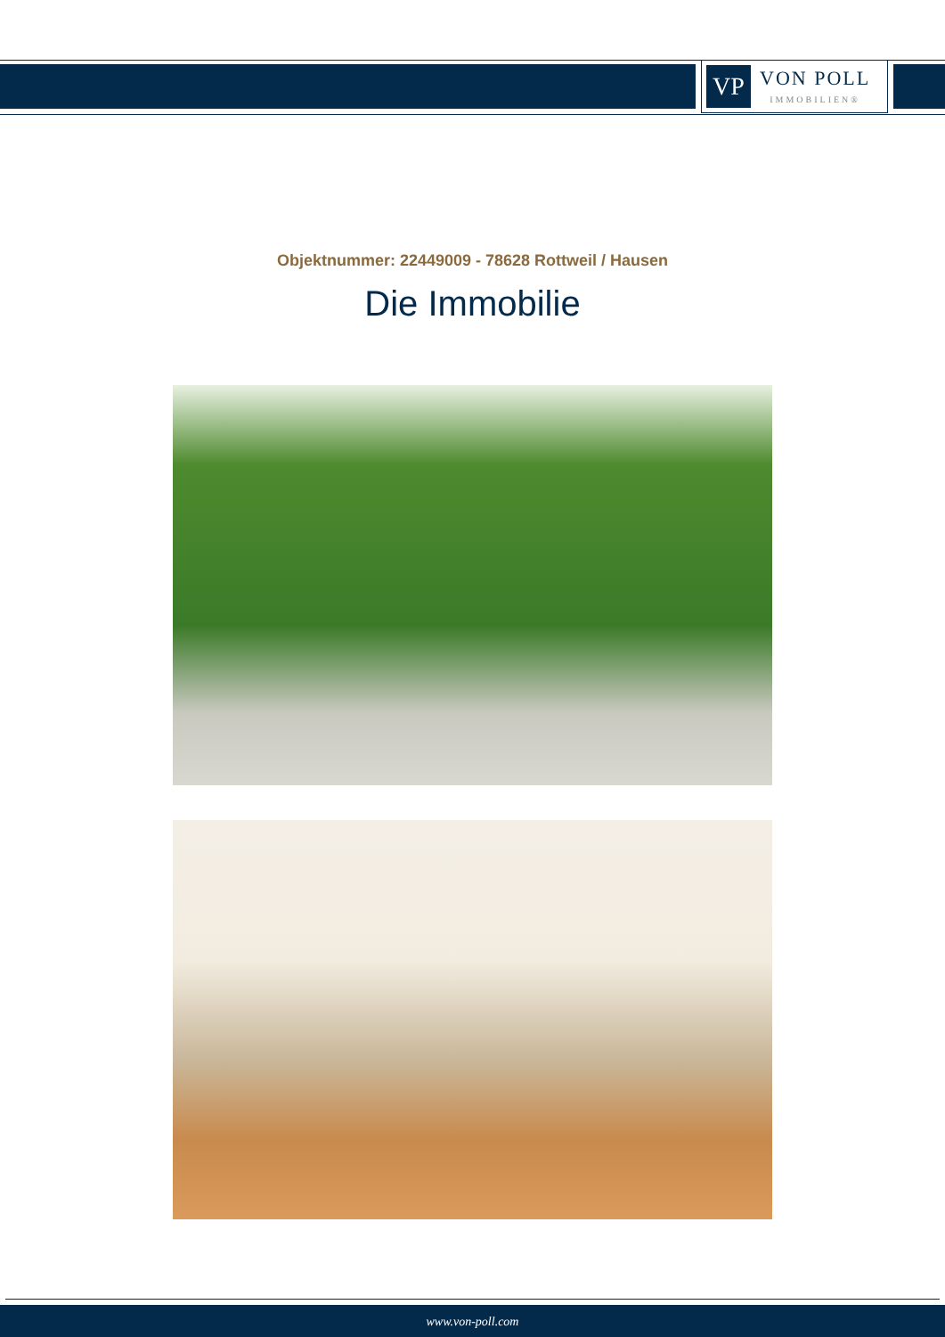VP
VON POLL
IMMOBILIEN®
Objektnummer: 22449009 - 78628 Rottweil / Hausen
Die Immobilie
www.von-poll.com